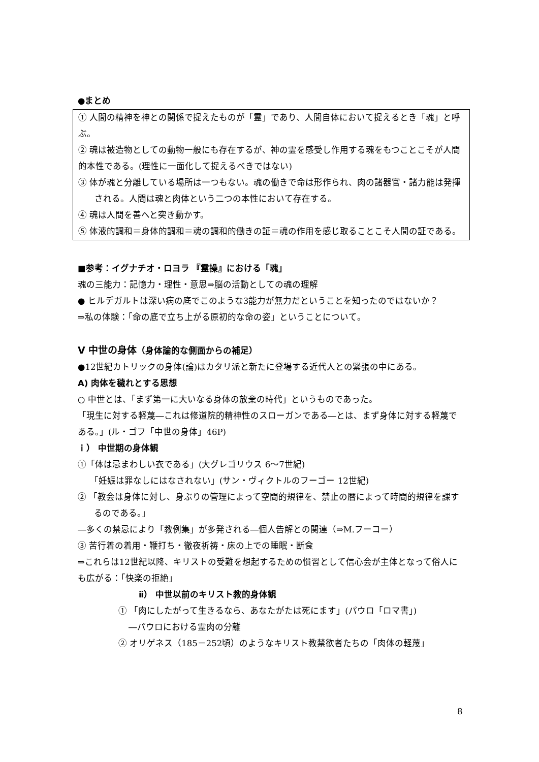●まとめ
① 人間の精神を神との関係で捉えたものが「霊」であり、人間自体において捉えるとき「魂」と呼ぶ。
② 魂は被造物としての動物一般にも存在するが、神の霊を感受し作用する魂をもつことこそが人間的本性である。(理性に一面化して捉えるべきではない)
③ 体が魂と分離している場所は一つもない。魂の働きで命は形作られ、肉の諸器官・諸力能は発揮される。人間は魂と肉体という二つの本性において存在する。
④ 魂は人間を善へと突き動かす。
⑤ 体液的調和＝身体的調和＝魂の調和的働きの証＝魂の作用を感じ取ることこそ人間の証である。
■参考：イグナチオ・ロヨラ 『霊操』における「魂」
魂の三能力：記憶力・理性・意思⇒脳の活動としての魂の理解
● ヒルデガルトは深い病の底でこのような3能力が無力だということを知ったのではないか？
⇒私の体験：「命の底で立ち上がる原初的な命の姿」ということについて。
V 中世の身体（身体論的な側面からの補足）
●12世紀カトリックの身体(論)はカタリ派と新たに登場する近代人との緊張の中にある。
A) 肉体を穢れとする思想
○ 中世とは、「まず第一に大いなる身体の放棄の時代」というものであった。
「現生に対する軽蔑―これは修道院的精神性のスローガンである―とは、まず身体に対する軽蔑である。」(ル・ゴフ「中世の身体」46P)
ｉ） 中世期の身体観
①「体は忌まわしい衣である」(大グレゴリウス 6～7世紀)
「妊娠は罪なしにはなされない」(サン・ヴィクトルのフーゴー 12世紀)
② 「教会は身体に対し、身ぶりの管理によって空間的規律を、禁止の暦によって時間的規律を課するのである。」
―多くの禁忌により「教例集」が多発される―個人告解との関連（⇒M.フーコー）
③ 苦行着の着用・鞭打ち・徹夜祈祷・床の上での睡眠・断食
⇒これらは12世紀以降、キリストの受難を想起するための慣習として信心会が主体となって俗人にも広がる：「快楽の拒絶」
ⅱ） 中世以前のキリスト教的身体観
① 「肉にしたがって生きるなら、あなたがたは死にます」(パウロ「ロマ書」)
―パウロにおける霊肉の分離
② オリゲネス（185－252頃）のようなキリスト教禁欲者たちの「肉体の軽蔑」
8